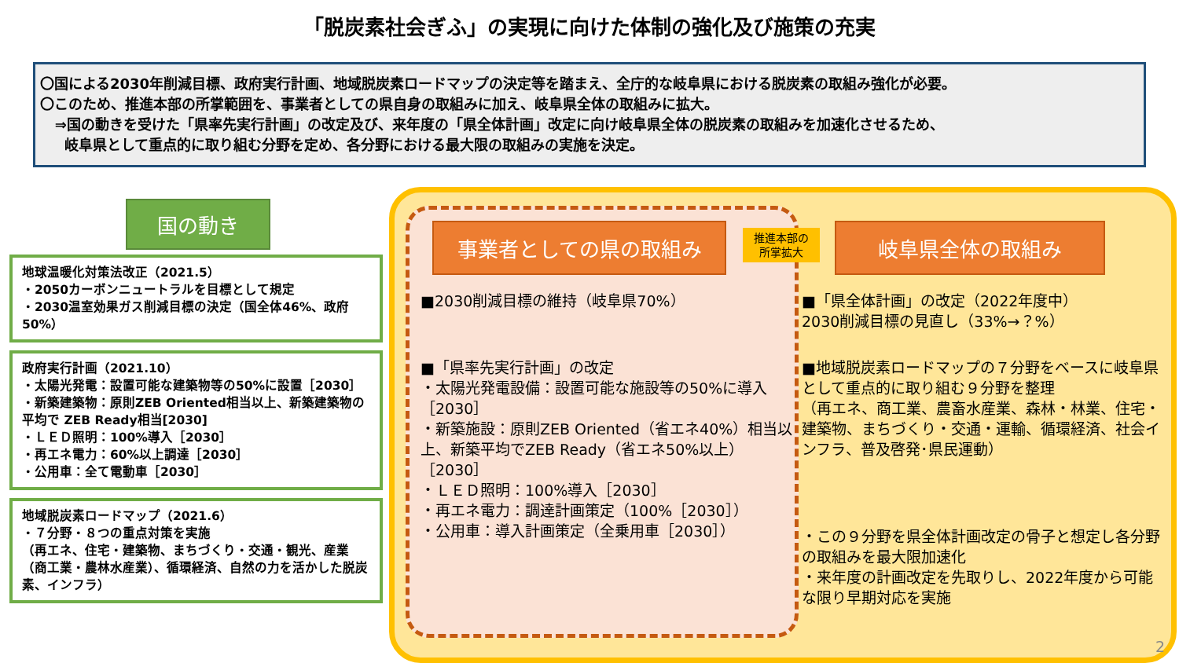「脱炭素社会ぎふ」の実現に向けた体制の強化及び施策の充実
〇国による2030年削減目標、政府実行計画、地域脱炭素ロードマップの決定等を踏まえ、全庁的な岐阜県における脱炭素の取組み強化が必要。
〇このため、推進本部の所掌範囲を、事業者としての県自身の取組みに加え、岐阜県全体の取組みに拡大。
⇒国の動きを受けた「県率先実行計画」の改定及び、来年度の「県全体計画」改定に向け岐阜県全体の脱炭素の取組みを加速化させるため、
岐阜県として重点的に取り組む分野を定め、各分野における最大限の取組みの実施を決定。
国の動き
地球温暖化対策法改正（2021.5）
・2050カーボンニュートラルを目標として規定
・2030温室効果ガス削減目標の決定（国全体46%、政府50%）
政府実行計画（2021.10）
・太陽光発電：設置可能な建築物等の50%に設置［2030］
・新築建築物：原則ZEB Oriented相当以上、新築建築物の平均で ZEB Ready相当[2030]
・ＬＥＤ照明：100%導入［2030］
・再エネ電力：60%以上調達［2030］
・公用車：全て電動車［2030］
地域脱炭素ロードマップ（2021.6）
・７分野・８つの重点対策を実施
（再エネ、住宅・建築物、まちづくり・交通・観光、産業（商工業・農林水産業）、循環経済、自然の力を活かした脱炭素、インフラ）
事業者としての県の取組み
推進本部の
所掌拡大
岐阜県全体の取組み
■2030削減目標の維持（岐阜県70%）
■「県率先実行計画」の改定
・太陽光発電設備：設置可能な施設等の50%に導入［2030］
・新築施設：原則ZEB Oriented（省エネ40%）相当以上、新築平均でZEB Ready（省エネ50%以上）［2030］
・ＬＥＤ照明：100%導入［2030］
・再エネ電力：調達計画策定（100%［2030］）
・公用車：導入計画策定（全乗用車［2030］）
■「県全体計画」の改定（2022年度中）
2030削減目標の見直し（33%→？%）
■地域脱炭素ロードマップの７分野をベースに岐阜県として重点的に取り組む９分野を整理
（再エネ、商工業、農畜水産業、森林・林業、住宅・建築物、まちづくり・交通・運輸、循環経済、社会インフラ、普及啓発･県民運動）
・この９分野を県全体計画改定の骨子と想定し各分野の取組みを最大限加速化
・来年度の計画改定を先取りし、2022年度から可能な限り早期対応を実施
2